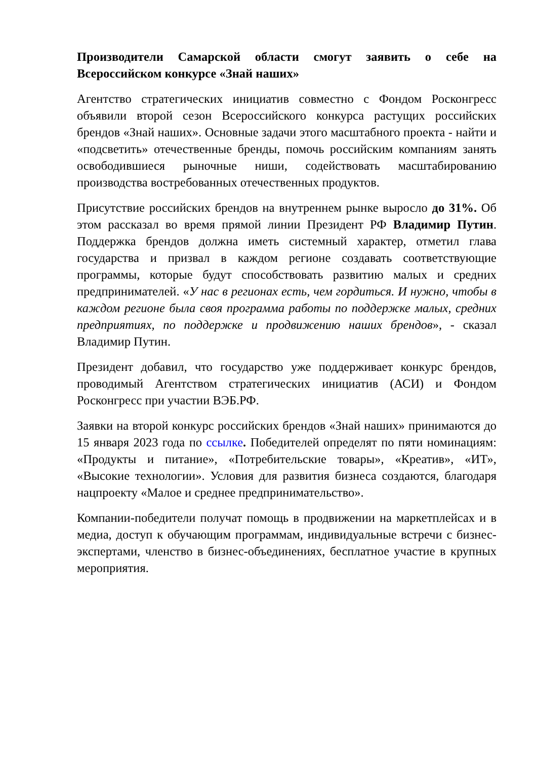Производители Самарской области смогут заявить о себе на Всероссийском конкурсе «Знай наших»
Агентство стратегических инициатив совместно с Фондом Росконгресс объявили второй сезон Всероссийского конкурса растущих российских брендов «Знай наших». Основные задачи этого масштабного проекта - найти и «подсветить» отечественные бренды, помочь российским компаниям занять освободившиеся рыночные ниши, содействовать масштабированию производства востребованных отечественных продуктов.
Присутствие российских брендов на внутреннем рынке выросло до 31%. Об этом рассказал во время прямой линии Президент РФ Владимир Путин. Поддержка брендов должна иметь системный характер, отметил глава государства и призвал в каждом регионе создавать соответствующие программы, которые будут способствовать развитию малых и средних предпринимателей. «У нас в регионах есть, чем гордиться. И нужно, чтобы в каждом регионе была своя программа работы по поддержке малых, средних предприятиях, по поддержке и продвижению наших брендов», - сказал Владимир Путин.
Президент добавил, что государство уже поддерживает конкурс брендов, проводимый Агентством стратегических инициатив (АСИ) и Фондом Росконгресс при участии ВЭБ.РФ.
Заявки на второй конкурс российских брендов «Знай наших» принимаются до 15 января 2023 года по ссылке. Победителей определят по пяти номинациям: «Продукты и питание», «Потребительские товары», «Креатив», «ИТ», «Высокие технологии». Условия для развития бизнеса создаются, благодаря нацпроекту «Малое и среднее предпринимательство».
Компании-победители получат помощь в продвижении на маркетплейсах и в медиа, доступ к обучающим программам, индивидуальные встречи с бизнес-экспертами, членство в бизнес-объединениях, бесплатное участие в крупных мероприятия.